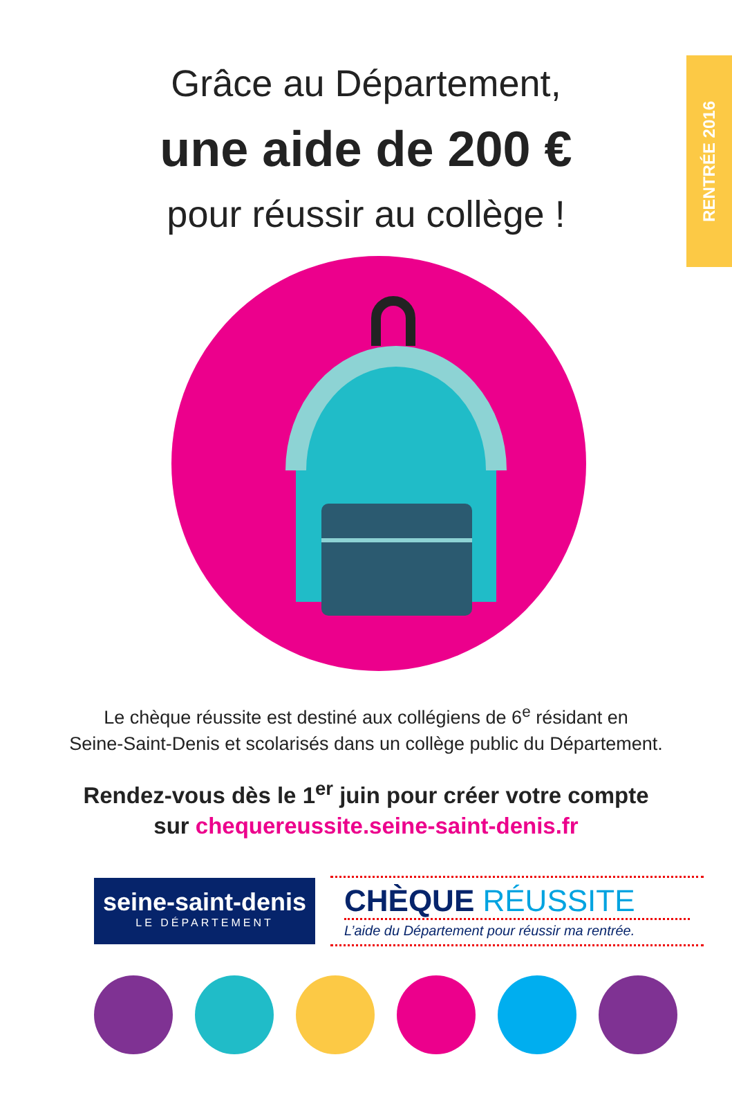RENTRÉE 2016
Grâce au Département,
une aide de 200 €
pour réussir au collège !
Le chèque réussite est destiné aux collégiens de 6<sup>e</sup> résidant en
Seine-Saint-Denis et scolarisés dans un collège public du Département.
Rendez-vous dès le 1<sup>er</sup> juin pour créer votre compte
sur chequereussite.seine-saint-denis.fr
seine-saint-denis
LE DÉPARTEMENT
CHÈQUE RÉUSSITE
L’aide du Département pour réussir ma rentrée.